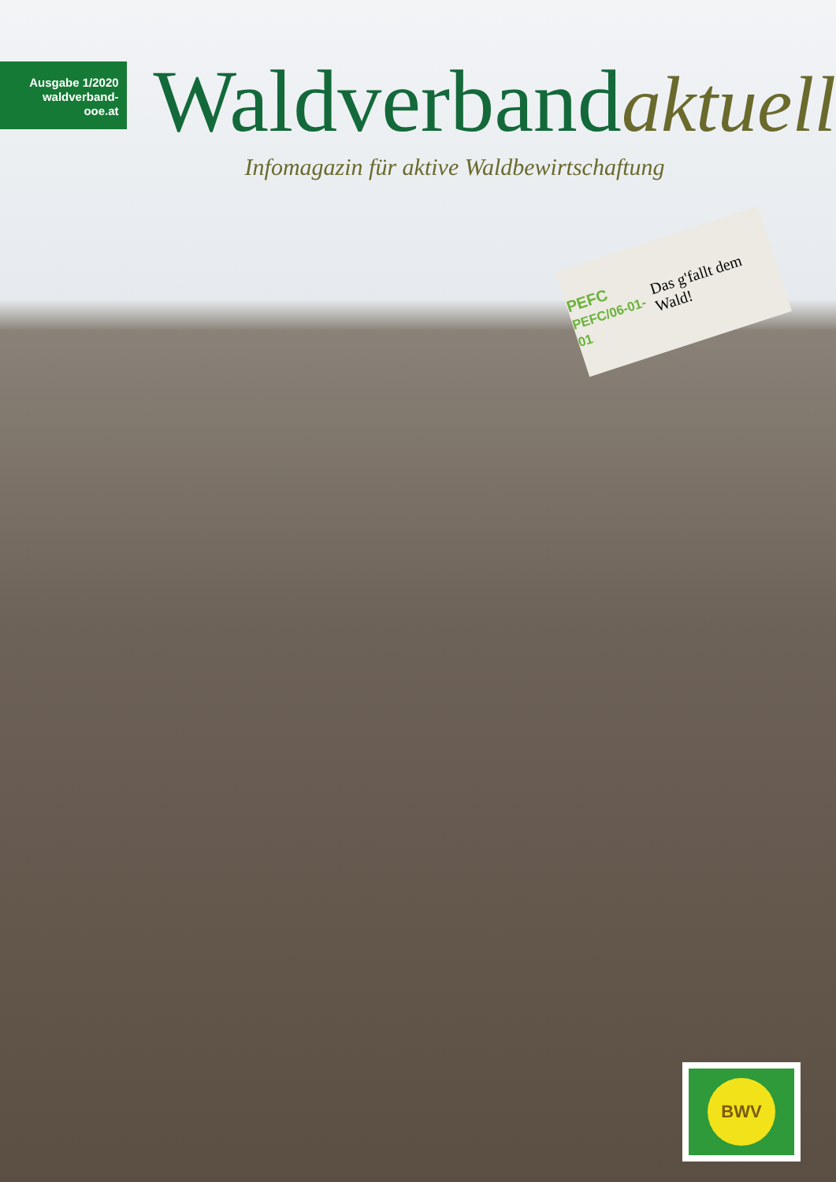Ausgabe 1/2020
waldverband-ooe.at
Waldverbandaktuell
Infomagazin für aktive Waldbewirtschaftung
PEFC
PEFC/06-01-01 Das g'fallt dem Wald!
BWV